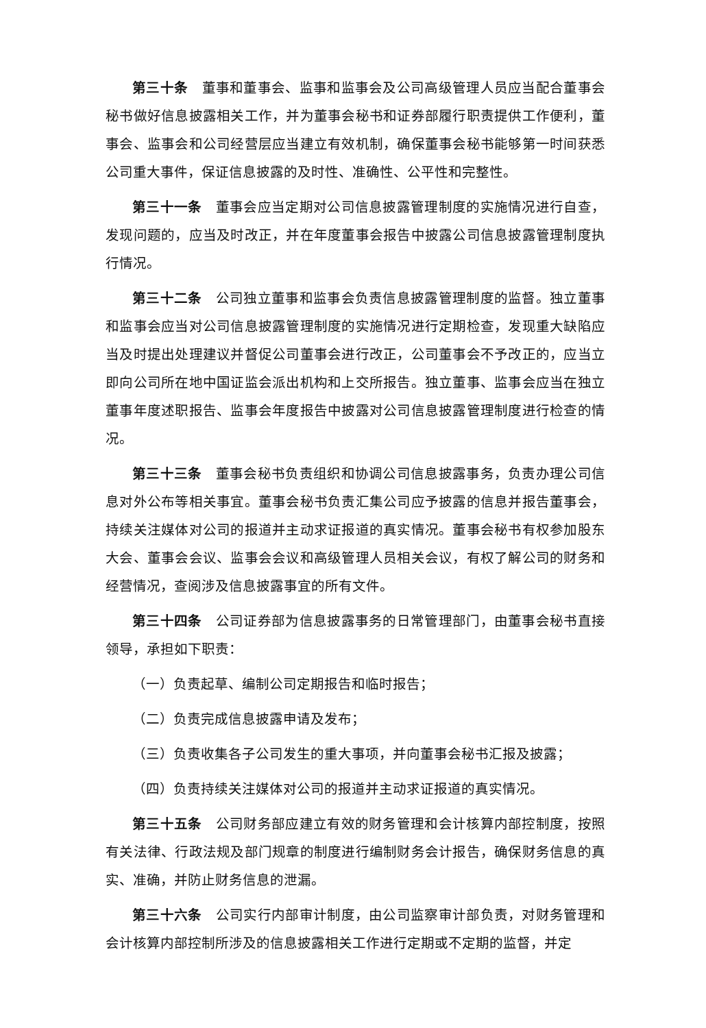第三十条　董事和董事会、监事和监事会及公司高级管理人员应当配合董事会秘书做好信息披露相关工作，并为董事会秘书和证券部履行职责提供工作便利，董事会、监事会和公司经营层应当建立有效机制，确保董事会秘书能够第一时间获悉公司重大事件，保证信息披露的及时性、准确性、公平性和完整性。
第三十一条　董事会应当定期对公司信息披露管理制度的实施情况进行自查，发现问题的，应当及时改正，并在年度董事会报告中披露公司信息披露管理制度执行情况。
第三十二条　公司独立董事和监事会负责信息披露管理制度的监督。独立董事和监事会应当对公司信息披露管理制度的实施情况进行定期检查，发现重大缺陷应当及时提出处理建议并督促公司董事会进行改正，公司董事会不予改正的，应当立即向公司所在地中国证监会派出机构和上交所报告。独立董事、监事会应当在独立董事年度述职报告、监事会年度报告中披露对公司信息披露管理制度进行检查的情况。
第三十三条　董事会秘书负责组织和协调公司信息披露事务，负责办理公司信息对外公布等相关事宜。董事会秘书负责汇集公司应予披露的信息并报告董事会，持续关注媒体对公司的报道并主动求证报道的真实情况。董事会秘书有权参加股东大会、董事会会议、监事会会议和高级管理人员相关会议，有权了解公司的财务和经营情况，查阅涉及信息披露事宜的所有文件。
第三十四条　公司证券部为信息披露事务的日常管理部门，由董事会秘书直接领导，承担如下职责：
（一）负责起草、编制公司定期报告和临时报告；
（二）负责完成信息披露申请及发布；
（三）负责收集各子公司发生的重大事项，并向董事会秘书汇报及披露；
（四）负责持续关注媒体对公司的报道并主动求证报道的真实情况。
第三十五条　公司财务部应建立有效的财务管理和会计核算内部控制度，按照有关法律、行政法规及部门规章的制度进行编制财务会计报告，确保财务信息的真实、准确，并防止财务信息的泄漏。
第三十六条　公司实行内部审计制度，由公司监察审计部负责，对财务管理和会计核算内部控制所涉及的信息披露相关工作进行定期或不定期的监督，并定